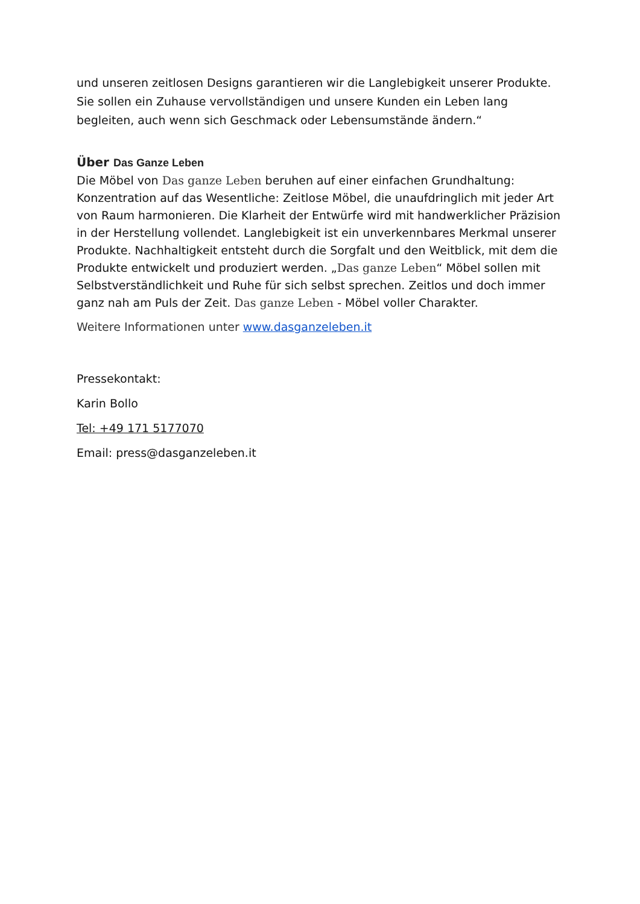und unseren zeitlosen Designs garantieren wir die Langlebigkeit unserer Produkte. Sie sollen ein Zuhause vervollständigen und unsere Kunden ein Leben lang begleiten, auch wenn sich Geschmack oder Lebensumstände ändern.“
Über Das Ganze Leben
Die Möbel von Das ganze Leben beruhen auf einer einfachen Grundhaltung: Konzentration auf das Wesentliche: Zeitlose Möbel, die unaufdringlich mit jeder Art von Raum harmonieren. Die Klarheit der Entwürfe wird mit handwerklicher Präzision in der Herstellung vollendet. Langlebigkeit ist ein unverkennbares Merkmal unserer Produkte. Nachhaltigkeit entsteht durch die Sorgfalt und den Weitblick, mit dem die Produkte entwickelt und produziert werden. „Das ganze Leben“ Möbel sollen mit Selbstverständlichkeit und Ruhe für sich selbst sprechen. Zeitlos und doch immer ganz nah am Puls der Zeit. Das ganze Leben - Möbel voller Charakter.
Weitere Informationen unter www.dasganzeleben.it
Pressekontakt:
Karin Bollo
Tel: +49 171 5177070
Email: press@dasganzeleben.it